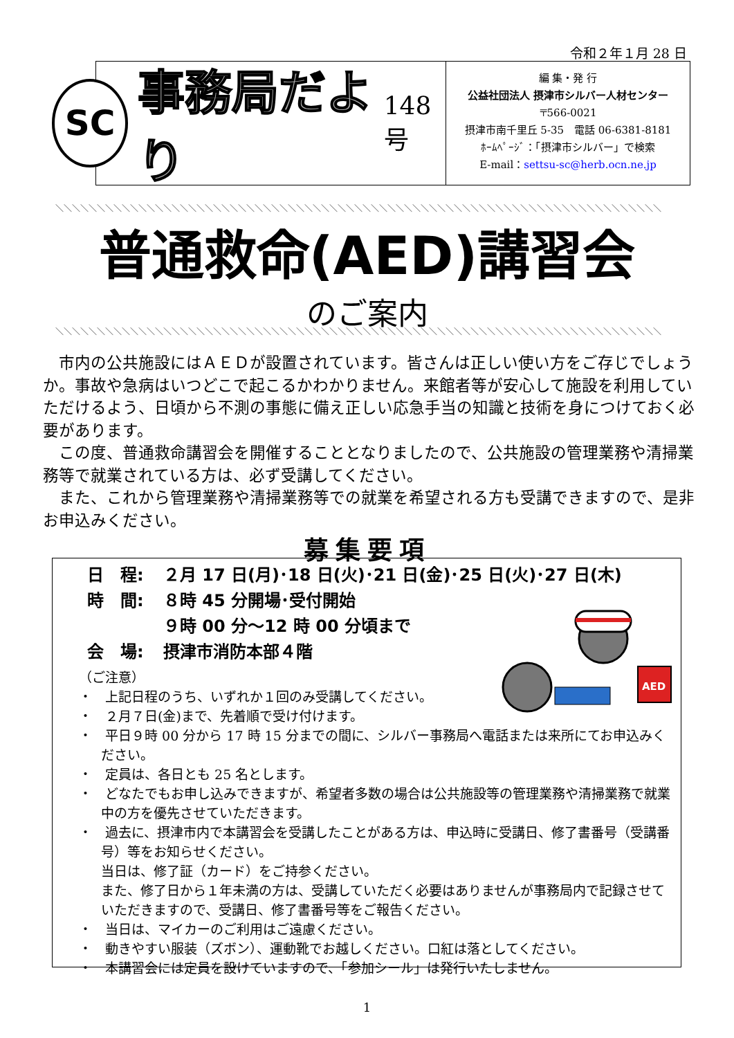令和２年１月 28 日
SC
事務局だより 148号
編 集・発 行
公益社団法人 摂津市シルバー人材センター
〒566-0021
摂津市南千里丘 5-35　電話 06-6381-8181
ﾎｰﾑﾍﾟｰｼﾞ：「摂津市シルバー」で検索
E-mail：settsu-sc@herb.ocn.ne.jp
＼＼＼＼＼＼＼＼＼＼＼＼＼＼＼＼＼＼＼＼＼＼＼＼＼＼＼＼＼＼＼＼＼＼＼＼＼＼＼＼＼＼＼＼＼＼＼＼＼＼＼＼＼＼＼＼＼＼＼＼＼＼＼＼＼＼＼＼＼＼＼＼＼
普通救命(AED)講習会
のご案内
＼＼＼＼＼＼＼＼＼＼＼＼＼＼＼＼＼＼＼＼＼＼＼＼＼＼＼＼＼＼＼＼＼＼＼＼＼＼＼＼＼＼＼＼＼＼＼＼＼＼＼＼＼＼＼＼＼＼＼＼＼＼＼＼＼＼＼＼＼＼＼＼＼
市内の公共施設にはＡＥＤが設置されています。皆さんは正しい使い方をご存じでしょうか。事故や急病はいつどこで起こるかわかりません。来館者等が安心して施設を利用していただけるよう、日頃から不測の事態に備え正しい応急手当の知識と技術を身につけておく必要があります。
この度、普通救命講習会を開催することとなりましたので、公共施設の管理業務や清掃業務等で就業されている方は、必ず受講してください。
また、これから管理業務や清掃業務等での就業を希望される方も受講できますので、是非お申込みください。
募集要項
AED
日　程: ２月 17 日(月)･18 日(火)･21 日(金)･25 日(火)･27 日(木)
時　間: ８時 45 分開場･受付開始
９時 00 分～12 時 00 分頃まで
会　場: 摂津市消防本部４階
（ご注意）
・　上記日程のうち、いずれか１回のみ受講してください。
・　２月７日(金)まで、先着順で受け付けます。
・　平日９時 00 分から 17 時 15 分までの間に、シルバー事務局へ電話または来所にてお申込みください。
・　定員は、各日とも 25 名とします。
・　どなたでもお申し込みできますが、希望者多数の場合は公共施設等の管理業務や清掃業務で就業中の方を優先させていただきます。
・　過去に、摂津市内で本講習会を受講したことがある方は、申込時に受講日、修了書番号（受講番号）等をお知らせください。
当日は、修了証（カード）をご持参ください。
また、修了日から１年未満の方は、受講していただく必要はありませんが事務局内で記録させていただきますので、受講日、修了書番号等をご報告ください。
・　当日は、マイカーのご利用はご遠慮ください。
・　動きやすい服装（ズボン）、運動靴でお越しください。口紅は落としてください。
・　本講習会には定員を設けていますので、「参加シール」は発行いたしません。
1